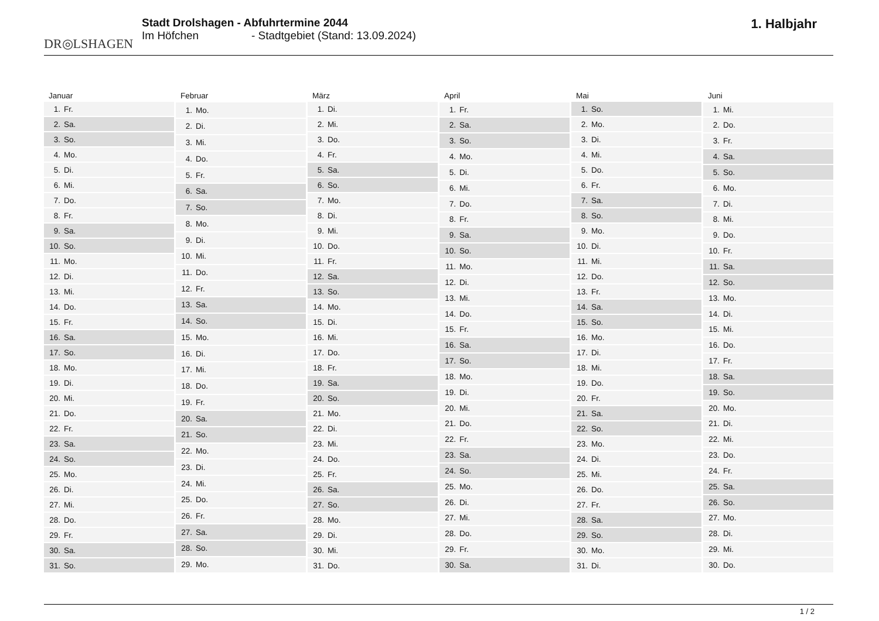DR◎LSHAGEN
Stadt Drolshagen - Abfuhrtermine 2044
Im Höfchen - Stadtgebiet (Stand: 13.09.2024)
1. Halbjahr
| Januar | |
| --- | --- |
| 1. | Fr. |
| 2. | Sa. |
| 3. | So. |
| 4. | Mo. |
| 5. | Di. |
| 6. | Mi. |
| 7. | Do. |
| 8. | Fr. |
| 9. | Sa. |
| 10. | So. |
| 11. | Mo. |
| 12. | Di. |
| 13. | Mi. |
| 14. | Do. |
| 15. | Fr. |
| 16. | Sa. |
| 17. | So. |
| 18. | Mo. |
| 19. | Di. |
| 20. | Mi. |
| 21. | Do. |
| 22. | Fr. |
| 23. | Sa. |
| 24. | So. |
| 25. | Mo. |
| 26. | Di. |
| 27. | Mi. |
| 28. | Do. |
| 29. | Fr. |
| 30. | Sa. |
| 31. | So. |
| Februar | |
| --- | --- |
| 1. | Mo. |
| 2. | Di. |
| 3. | Mi. |
| 4. | Do. |
| 5. | Fr. |
| 6. | Sa. |
| 7. | So. |
| 8. | Mo. |
| 9. | Di. |
| 10. | Mi. |
| 11. | Do. |
| 12. | Fr. |
| 13. | Sa. |
| 14. | So. |
| 15. | Mo. |
| 16. | Di. |
| 17. | Mi. |
| 18. | Do. |
| 19. | Fr. |
| 20. | Sa. |
| 21. | So. |
| 22. | Mo. |
| 23. | Di. |
| 24. | Mi. |
| 25. | Do. |
| 26. | Fr. |
| 27. | Sa. |
| 28. | So. |
| 29. | Mo. |
| März | |
| --- | --- |
| 1. | Di. |
| 2. | Mi. |
| 3. | Do. |
| 4. | Fr. |
| 5. | Sa. |
| 6. | So. |
| 7. | Mo. |
| 8. | Di. |
| 9. | Mi. |
| 10. | Do. |
| 11. | Fr. |
| 12. | Sa. |
| 13. | So. |
| 14. | Mo. |
| 15. | Di. |
| 16. | Mi. |
| 17. | Do. |
| 18. | Fr. |
| 19. | Sa. |
| 20. | So. |
| 21. | Mo. |
| 22. | Di. |
| 23. | Mi. |
| 24. | Do. |
| 25. | Fr. |
| 26. | Sa. |
| 27. | So. |
| 28. | Mo. |
| 29. | Di. |
| 30. | Mi. |
| 31. | Do. |
| April | |
| --- | --- |
| 1. | Fr. |
| 2. | Sa. |
| 3. | So. |
| 4. | Mo. |
| 5. | Di. |
| 6. | Mi. |
| 7. | Do. |
| 8. | Fr. |
| 9. | Sa. |
| 10. | So. |
| 11. | Mo. |
| 12. | Di. |
| 13. | Mi. |
| 14. | Do. |
| 15. | Fr. |
| 16. | Sa. |
| 17. | So. |
| 18. | Mo. |
| 19. | Di. |
| 20. | Mi. |
| 21. | Do. |
| 22. | Fr. |
| 23. | Sa. |
| 24. | So. |
| 25. | Mo. |
| 26. | Di. |
| 27. | Mi. |
| 28. | Do. |
| 29. | Fr. |
| 30. | Sa. |
| Mai | |
| --- | --- |
| 1. | So. |
| 2. | Mo. |
| 3. | Di. |
| 4. | Mi. |
| 5. | Do. |
| 6. | Fr. |
| 7. | Sa. |
| 8. | So. |
| 9. | Mo. |
| 10. | Di. |
| 11. | Mi. |
| 12. | Do. |
| 13. | Fr. |
| 14. | Sa. |
| 15. | So. |
| 16. | Mo. |
| 17. | Di. |
| 18. | Mi. |
| 19. | Do. |
| 20. | Fr. |
| 21. | Sa. |
| 22. | So. |
| 23. | Mo. |
| 24. | Di. |
| 25. | Mi. |
| 26. | Do. |
| 27. | Fr. |
| 28. | Sa. |
| 29. | So. |
| 30. | Mo. |
| 31. | Di. |
| Juni | |
| --- | --- |
| 1. | Mi. |
| 2. | Do. |
| 3. | Fr. |
| 4. | Sa. |
| 5. | So. |
| 6. | Mo. |
| 7. | Di. |
| 8. | Mi. |
| 9. | Do. |
| 10. | Fr. |
| 11. | Sa. |
| 12. | So. |
| 13. | Mo. |
| 14. | Di. |
| 15. | Mi. |
| 16. | Do. |
| 17. | Fr. |
| 18. | Sa. |
| 19. | So. |
| 20. | Mo. |
| 21. | Di. |
| 22. | Mi. |
| 23. | Do. |
| 24. | Fr. |
| 25. | Sa. |
| 26. | So. |
| 27. | Mo. |
| 28. | Di. |
| 29. | Mi. |
| 30. | Do. |
1 / 2